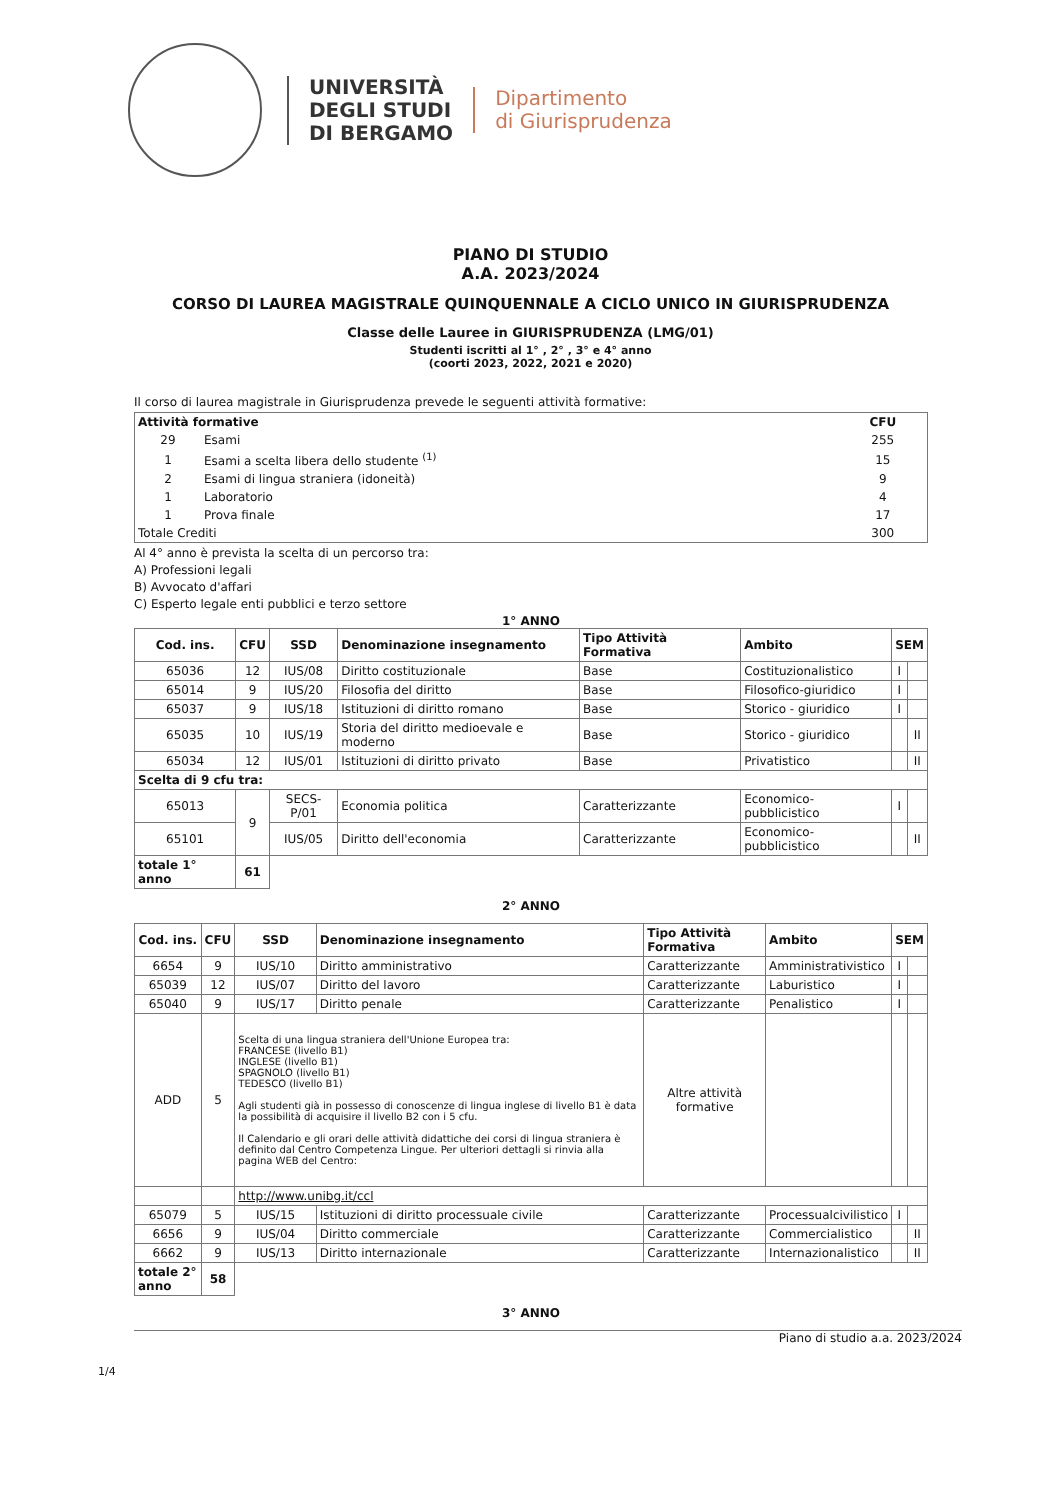UNIVERSITÀ
DEGLI STUDI
DI BERGAMO
Dipartimento
di Giurisprudenza
PIANO DI STUDIO
A.A. 2023/2024
CORSO DI LAUREA MAGISTRALE QUINQUENNALE A CICLO UNICO IN GIURISPRUDENZA
Classe delle Lauree in GIURISPRUDENZA (LMG/01)
Studenti iscritti al 1° , 2° , 3° e 4° anno
(coorti 2023, 2022, 2021 e 2020)
Il corso di laurea magistrale in Giurisprudenza prevede le seguenti attività formative:
| Attività formative | | CFU |
| --- | --- | --- |
| 29 | Esami | 255 |
| 1 | Esami a scelta libera dello studente <sup>(1)</sup> | 15 |
| 2 | Esami di lingua straniera (idoneità) | 9 |
| 1 | Laboratorio | 4 |
| 1 | Prova finale | 17 |
| Totale Crediti | | 300 |
Al 4° anno è prevista la scelta di un percorso tra:
A) Professioni legali
B) Avvocato d'affari
C) Esperto legale enti pubblici e terzo settore
1° ANNO
| Cod. ins. | CFU | SSD | Denominazione insegnamento | Tipo Attività Formativa | Ambito | SEM | |
| --- | --- | --- | --- | --- | --- | --- | --- |
| 65036 | 12 | IUS/08 | Diritto costituzionale | Base | Costituzionalistico | I | |
| 65014 | 9 | IUS/20 | Filosofia del diritto | Base | Filosofico-giuridico | I | |
| 65037 | 9 | IUS/18 | Istituzioni di diritto romano | Base | Storico - giuridico | I | |
| 65035 | 10 | IUS/19 | Storia del diritto medioevale e moderno | Base | Storico - giuridico | | II |
| 65034 | 12 | IUS/01 | Istituzioni di diritto privato | Base | Privatistico | | II |
| Scelta di 9 cfu tra: | | | | | | | |
| 65013 | 9 | SECS-P/01 | Economia politica | Caratterizzante | Economico-pubblicistico | I | |
| 65101 | | IUS/05 | Diritto dell'economia | Caratterizzante | Economico-pubblicistico | | II |
| totale 1° anno | 61 | | | | | | |
2° ANNO
| Cod. ins. | CFU | SSD | Denominazione insegnamento | Tipo Attività Formativa | Ambito | SEM | |
| --- | --- | --- | --- | --- | --- | --- | --- |
| 6654 | 9 | IUS/10 | Diritto amministrativo | Caratterizzante | Amministrativistico | I | |
| 65039 | 12 | IUS/07 | Diritto del lavoro | Caratterizzante | Laburistico | I | |
| 65040 | 9 | IUS/17 | Diritto penale | Caratterizzante | Penalistico | I | |
| ADD | 5 | Scelta di una lingua straniera dell'Unione Europea tra: FRANCESE (livello B1) INGLESE (livello B1) SPAGNOLO (livello B1) TEDESCO (livello B1) Agli studenti già in possesso di conoscenze di lingua inglese di livello B1 è data la possibilità di acquisire il livello B2 con i 5 cfu. Il Calendario e gli orari delle attività didattiche dei corsi di lingua straniera è definito dal Centro Competenza Lingue. Per ulteriori dettagli si rinvia alla pagina WEB del Centro: | | Altre attività formative | | | |
| | | http://www.unibg.it/ccl | | | | | |
| 65079 | 5 | IUS/15 | Istituzioni di diritto processuale civile | Caratterizzante | Processualcivilistico | I | |
| 6656 | 9 | IUS/04 | Diritto commerciale | Caratterizzante | Commercialistico | | II |
| 6662 | 9 | IUS/13 | Diritto internazionale | Caratterizzante | Internazionalistico | | II |
| totale 2° anno | 58 | | | | | | |
3° ANNO
Piano di studio a.a. 2023/2024
1/4